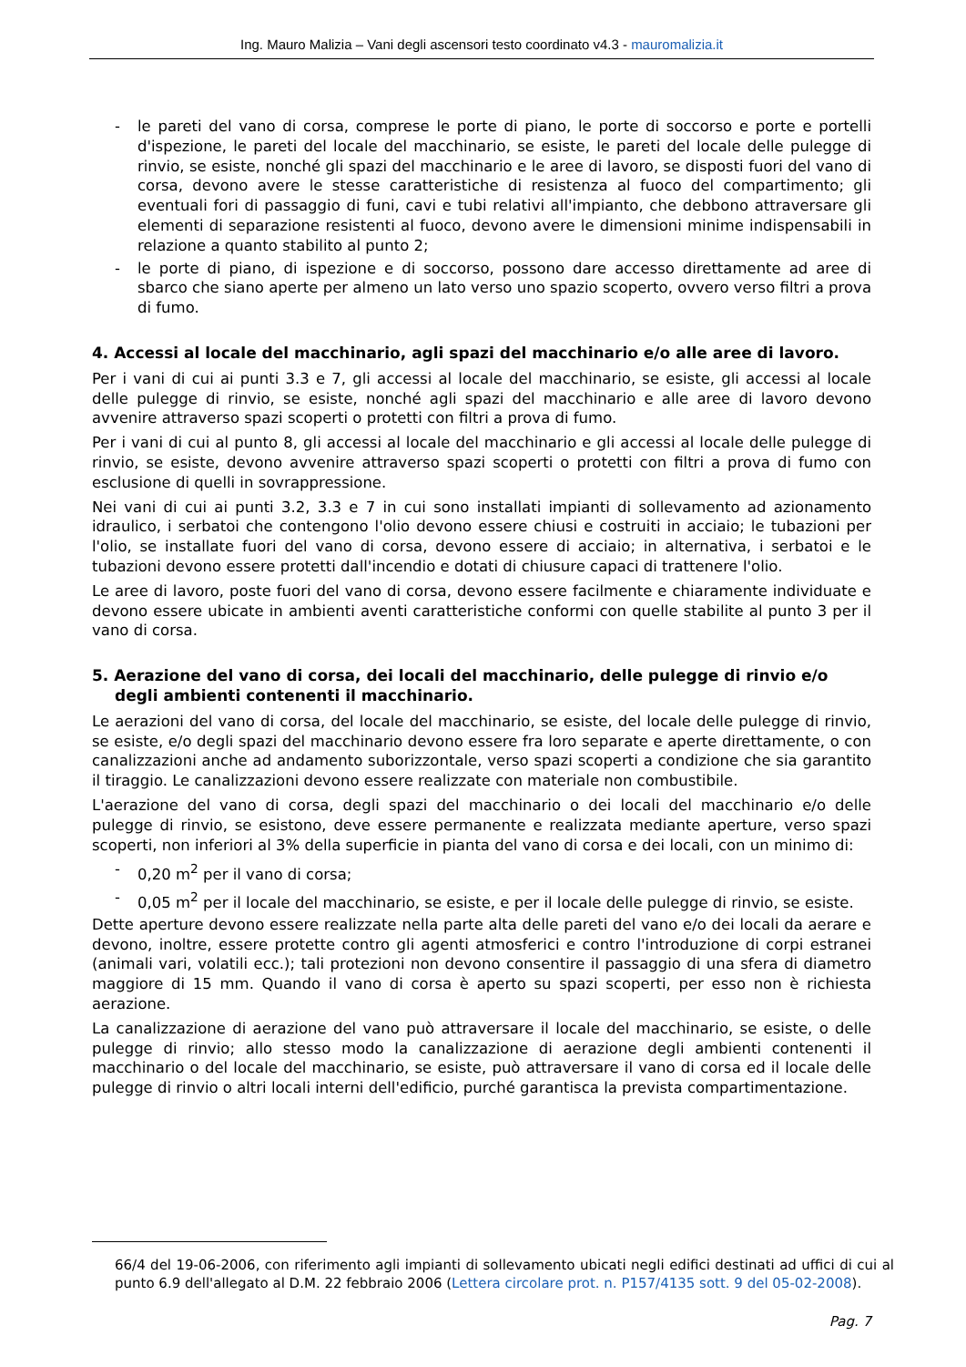Ing. Mauro Malizia – Vani degli ascensori testo coordinato v4.3 - mauromalizia.it
- le pareti del vano di corsa, comprese le porte di piano, le porte di soccorso e porte e portelli d'ispezione, le pareti del locale del macchinario, se esiste, le pareti del locale delle pulegge di rinvio, se esiste, nonché gli spazi del macchinario e le aree di lavoro, se disposti fuori del vano di corsa, devono avere le stesse caratteristiche di resistenza al fuoco del compartimento; gli eventuali fori di passaggio di funi, cavi e tubi relativi all'impianto, che debbono attraversare gli elementi di separazione resistenti al fuoco, devono avere le dimensioni minime indispensabili in relazione a quanto stabilito al punto 2;
- le porte di piano, di ispezione e di soccorso, possono dare accesso direttamente ad aree di sbarco che siano aperte per almeno un lato verso uno spazio scoperto, ovvero verso filtri a prova di fumo.
4. Accessi al locale del macchinario, agli spazi del macchinario e/o alle aree di lavoro.
Per i vani di cui ai punti 3.3 e 7, gli accessi al locale del macchinario, se esiste, gli accessi al locale delle pulegge di rinvio, se esiste, nonché agli spazi del macchinario e alle aree di lavoro devono avvenire attraverso spazi scoperti o protetti con filtri a prova di fumo.
Per i vani di cui al punto 8, gli accessi al locale del macchinario e gli accessi al locale delle pulegge di rinvio, se esiste, devono avvenire attraverso spazi scoperti o protetti con filtri a prova di fumo con esclusione di quelli in sovrappressione.
Nei vani di cui ai punti 3.2, 3.3 e 7 in cui sono installati impianti di sollevamento ad azionamento idraulico, i serbatoi che contengono l'olio devono essere chiusi e costruiti in acciaio; le tubazioni per l'olio, se installate fuori del vano di corsa, devono essere di acciaio; in alternativa, i serbatoi e le tubazioni devono essere protetti dall'incendio e dotati di chiusure capaci di trattenere l'olio.
Le aree di lavoro, poste fuori del vano di corsa, devono essere facilmente e chiaramente individuate e devono essere ubicate in ambienti aventi caratteristiche conformi con quelle stabilite al punto 3 per il vano di corsa.
5. Aerazione del vano di corsa, dei locali del macchinario, delle pulegge di rinvio e/o
degli ambienti contenenti il macchinario.
Le aerazioni del vano di corsa, del locale del macchinario, se esiste, del locale delle pulegge di rinvio, se esiste, e/o degli spazi del macchinario devono essere fra loro separate e aperte direttamente, o con canalizzazioni anche ad andamento suborizzontale, verso spazi scoperti a condizione che sia garantito il tiraggio. Le canalizzazioni devono essere realizzate con materiale non combustibile.
L'aerazione del vano di corsa, degli spazi del macchinario o dei locali del macchinario e/o delle pulegge di rinvio, se esistono, deve essere permanente e realizzata mediante aperture, verso spazi scoperti, non inferiori al 3% della superficie in pianta del vano di corsa e dei locali, con un minimo di:
- 0,20 m<sup>2</sup> per il vano di corsa;
- 0,05 m<sup>2</sup> per il locale del macchinario, se esiste, e per il locale delle pulegge di rinvio, se esiste.
Dette aperture devono essere realizzate nella parte alta delle pareti del vano e/o dei locali da aerare e devono, inoltre, essere protette contro gli agenti atmosferici e contro l'introduzione di corpi estranei (animali vari, volatili ecc.); tali protezioni non devono consentire il passaggio di una sfera di diametro maggiore di 15 mm. Quando il vano di corsa è aperto su spazi scoperti, per esso non è richiesta aerazione.
La canalizzazione di aerazione del vano può attraversare il locale del macchinario, se esiste, o delle pulegge di rinvio; allo stesso modo la canalizzazione di aerazione degli ambienti contenenti il macchinario o del locale del macchinario, se esiste, può attraversare il vano di corsa ed il locale delle pulegge di rinvio o altri locali interni dell'edificio, purché garantisca la prevista compartimentazione.
66/4 del 19-06-2006, con riferimento agli impianti di sollevamento ubicati negli edifici destinati ad uffici di cui al punto 6.9 dell'allegato al D.M. 22 febbraio 2006 (Lettera circolare prot. n. P157/4135 sott. 9 del 05-02-2008).
Pag. 7